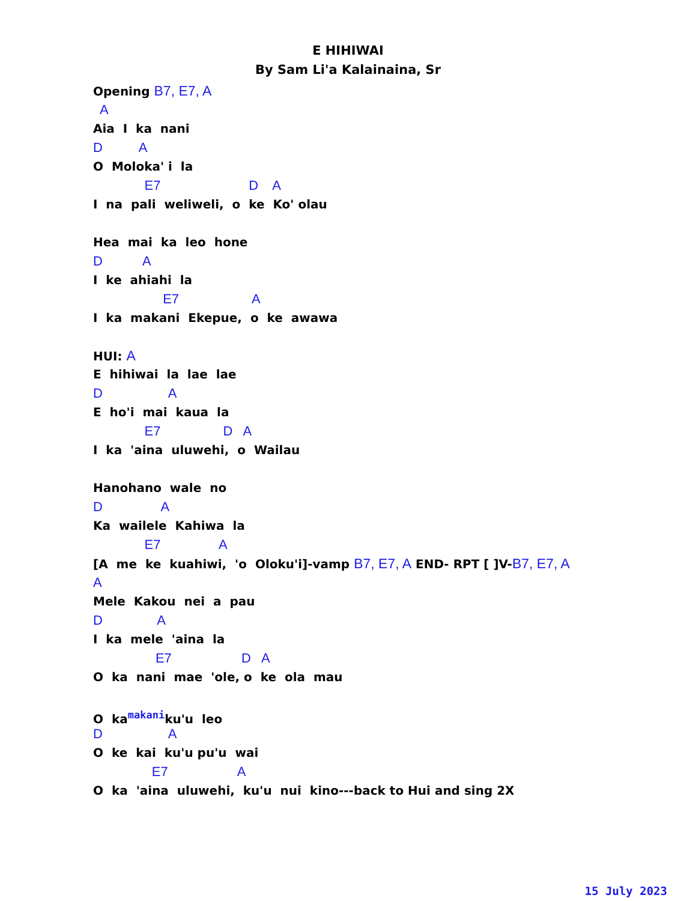E HIHIWAI
By Sam Li'a Kalainaina, Sr
Opening B7, E7, A
A
Aia I ka nani
D A
O Moloka' i la
E7 D A
I na pali weliweli, o ke Ko' olau
Hea mai ka leo hone
D A
I ke ahiahi la
E7 A
I ka makani Ekepue, o ke awawa
HUI: A
E hihiwai la lae lae
D A
E ho'i mai kaua la
E7 D A
I ka 'aina uluwehi, o Wailau
Hanohano wale no
D A
Ka wailele Kahiwa la
E7 A
[A me ke kuahiwi, 'o Oloku'i]-vamp B7, E7, A END- RPT [ ]V-B7, E7, A
A
Mele Kakou nei a pau
D A
I ka mele 'aina la
E7 D A
O ka nani mae 'ole, o ke ola mau
O kamakaniku'u leo
D A
O ke kai ku'u pu'u wai
E7 A
O ka 'aina uluwehi, ku'u nui kino---back to Hui and sing 2X
15 July 2023